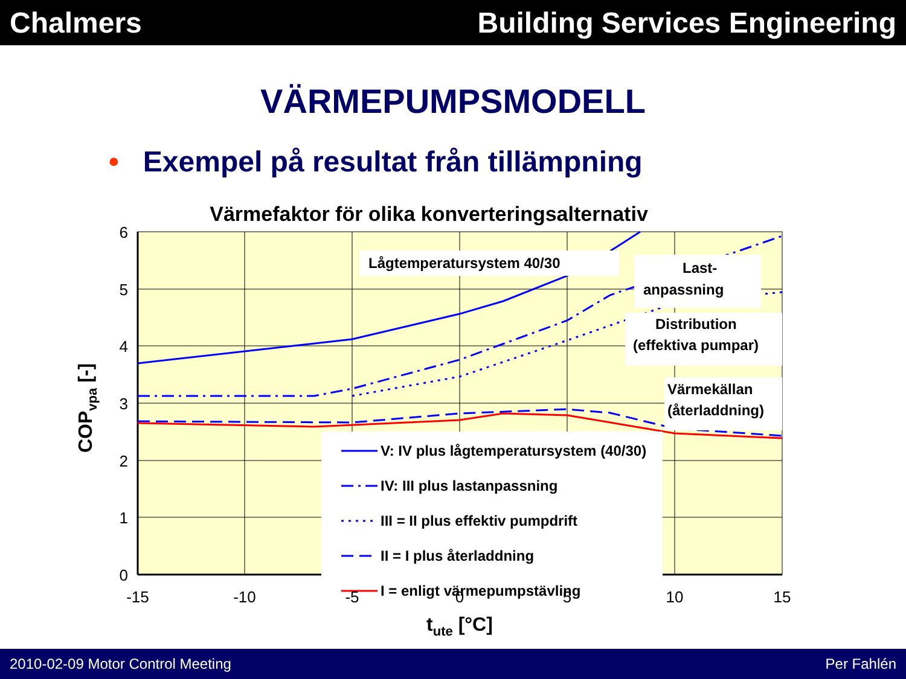Chalmers Building Services Engineering
VÄRMEPUMPSMODELL
• Exempel på resultat från tillämpning
Värmefaktor för olika konverteringsalternativ
Lågtemperatursystem 40/30
Last-
anpassning
Distribution
(effektiva pumpar)
Värmekällan
(återladdning)
V: IV plus lågtemperatursystem (40/30)
IV: III plus lastanpassning
III = II plus effektiv pumpdrift
II = I plus återladdning
I = enligt värmepumpstävling
6
5
4
3
2
1
0
-15
-10
-5
0
5
10
15
tute [°C]
COPvpa [-]
2010-02-09 Motor Control Meeting
Per Fahlén